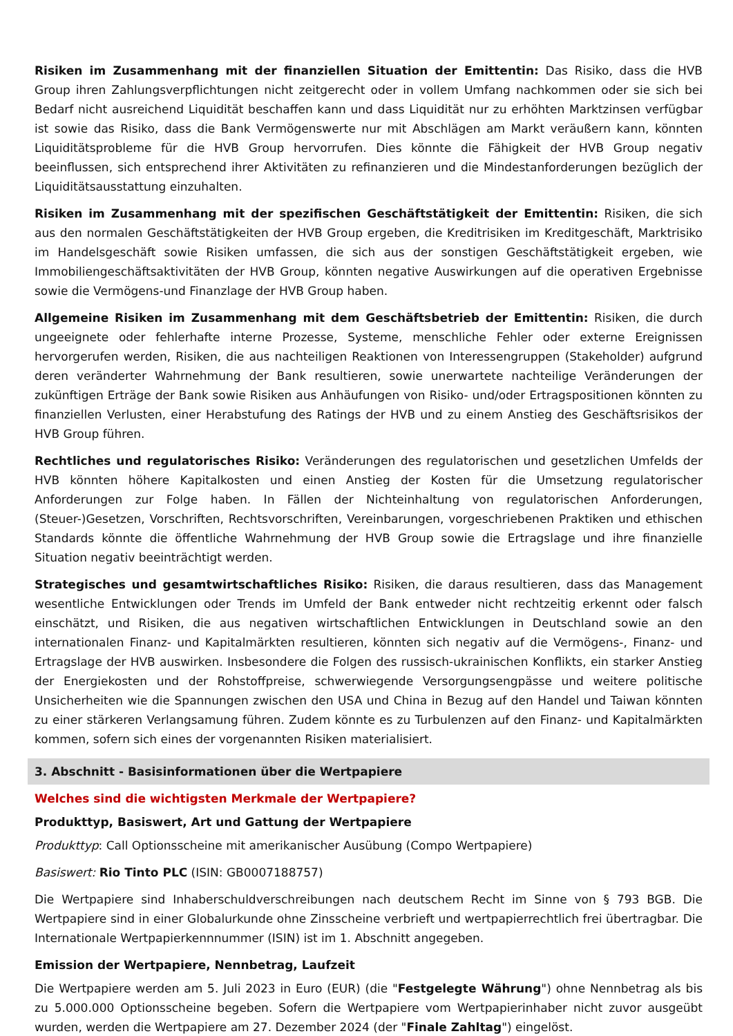Risiken im Zusammenhang mit der finanziellen Situation der Emittentin: Das Risiko, dass die HVB Group ihren Zahlungsverpflichtungen nicht zeitgerecht oder in vollem Umfang nachkommen oder sie sich bei Bedarf nicht ausreichend Liquidität beschaffen kann und dass Liquidität nur zu erhöhten Marktzinsen verfügbar ist sowie das Risiko, dass die Bank Vermögenswerte nur mit Abschlägen am Markt veräußern kann, könnten Liquiditätsprobleme für die HVB Group hervorrufen. Dies könnte die Fähigkeit der HVB Group negativ beeinflussen, sich entsprechend ihrer Aktivitäten zu refinanzieren und die Mindestanforderungen bezüglich der Liquiditätsausstattung einzuhalten.
Risiken im Zusammenhang mit der spezifischen Geschäftstätigkeit der Emittentin: Risiken, die sich aus den normalen Geschäftstätigkeiten der HVB Group ergeben, die Kreditrisiken im Kreditgeschäft, Marktrisiko im Handelsgeschäft sowie Risiken umfassen, die sich aus der sonstigen Geschäftstätigkeit ergeben, wie Immobiliengeschäftsaktivitäten der HVB Group, könnten negative Auswirkungen auf die operativen Ergebnisse sowie die Vermögens-und Finanzlage der HVB Group haben.
Allgemeine Risiken im Zusammenhang mit dem Geschäftsbetrieb der Emittentin: Risiken, die durch ungeeignete oder fehlerhafte interne Prozesse, Systeme, menschliche Fehler oder externe Ereignissen hervorgerufen werden, Risiken, die aus nachteiligen Reaktionen von Interessengruppen (Stakeholder) aufgrund deren veränderter Wahrnehmung der Bank resultieren, sowie unerwartete nachteilige Veränderungen der zukünftigen Erträge der Bank sowie Risiken aus Anhäufungen von Risiko- und/oder Ertragspositionen könnten zu finanziellen Verlusten, einer Herabstufung des Ratings der HVB und zu einem Anstieg des Geschäftsrisikos der HVB Group führen.
Rechtliches und regulatorisches Risiko: Veränderungen des regulatorischen und gesetzlichen Umfelds der HVB könnten höhere Kapitalkosten und einen Anstieg der Kosten für die Umsetzung regulatorischer Anforderungen zur Folge haben. In Fällen der Nichteinhaltung von regulatorischen Anforderungen, (Steuer-)Gesetzen, Vorschriften, Rechtsvorschriften, Vereinbarungen, vorgeschriebenen Praktiken und ethischen Standards könnte die öffentliche Wahrnehmung der HVB Group sowie die Ertragslage und ihre finanzielle Situation negativ beeinträchtigt werden.
Strategisches und gesamtwirtschaftliches Risiko: Risiken, die daraus resultieren, dass das Management wesentliche Entwicklungen oder Trends im Umfeld der Bank entweder nicht rechtzeitig erkennt oder falsch einschätzt, und Risiken, die aus negativen wirtschaftlichen Entwicklungen in Deutschland sowie an den internationalen Finanz- und Kapitalmärkten resultieren, könnten sich negativ auf die Vermögens-, Finanz- und Ertragslage der HVB auswirken. Insbesondere die Folgen des russisch-ukrainischen Konflikts, ein starker Anstieg der Energiekosten und der Rohstoffpreise, schwerwiegende Versorgungsengpässe und weitere politische Unsicherheiten wie die Spannungen zwischen den USA und China in Bezug auf den Handel und Taiwan könnten zu einer stärkeren Verlangsamung führen. Zudem könnte es zu Turbulenzen auf den Finanz- und Kapitalmärkten kommen, sofern sich eines der vorgenannten Risiken materialisiert.
3. Abschnitt - Basisinformationen über die Wertpapiere
Welches sind die wichtigsten Merkmale der Wertpapiere?
Produkttyp, Basiswert, Art und Gattung der Wertpapiere
Produkttyp: Call Optionsscheine mit amerikanischer Ausübung (Compo Wertpapiere)
Basiswert: Rio Tinto PLC (ISIN: GB0007188757)
Die Wertpapiere sind Inhaberschuldverschreibungen nach deutschem Recht im Sinne von § 793 BGB. Die Wertpapiere sind in einer Globalurkunde ohne Zinsscheine verbrieft und wertpapierrechtlich frei übertragbar. Die Internationale Wertpapierkennnummer (ISIN) ist im 1. Abschnitt angegeben.
Emission der Wertpapiere, Nennbetrag, Laufzeit
Die Wertpapiere werden am 5. Juli 2023 in Euro (EUR) (die "Festgelegte Währung") ohne Nennbetrag als bis zu 5.000.000 Optionsscheine begeben. Sofern die Wertpapiere vom Wertpapierinhaber nicht zuvor ausgeübt wurden, werden die Wertpapiere am 27. Dezember 2024 (der "Finale Zahltag") eingelöst.